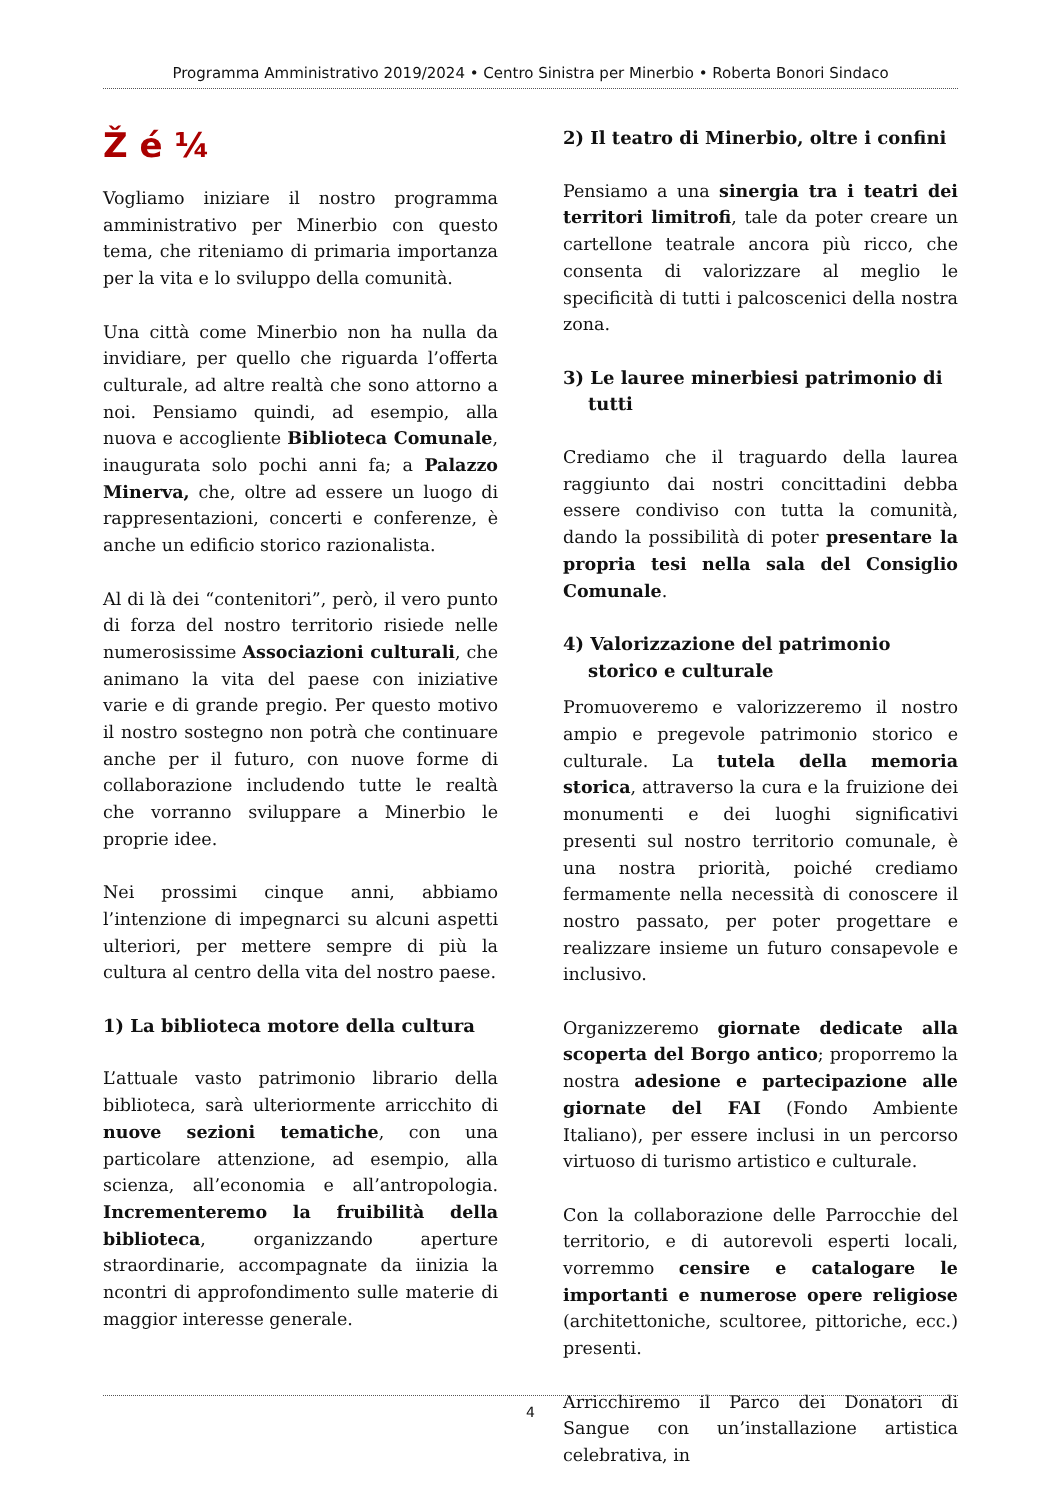Programma Amministrativo 2019/2024 • Centro Sinistra per Minerbio • Roberta Bonori Sindaco
Ž é ¼
Vogliamo iniziare il nostro programma amministrativo per Minerbio con questo tema, che riteniamo di primaria importanza per la vita e lo sviluppo della comunità.
Una città come Minerbio non ha nulla da invidiare, per quello che riguarda l’offerta culturale, ad altre realtà che sono attorno a noi. Pensiamo quindi, ad esempio, alla nuova e accogliente Biblioteca Comunale, inaugurata solo pochi anni fa; a Palazzo Minerva, che, oltre ad essere un luogo di rappresentazioni, concerti e conferenze, è anche un edificio storico razionalista.
Al di là dei “contenitori”, però, il vero punto di forza del nostro territorio risiede nelle numerosissime Associazioni culturali, che animano la vita del paese con iniziative varie e di grande pregio. Per questo motivo il nostro sostegno non potrà che continuare anche per il futuro, con nuove forme di collaborazione includendo tutte le realtà che vorranno sviluppare a Minerbio le proprie idee.
Nei prossimi cinque anni, abbiamo l’intenzione di impegnarci su alcuni aspetti ulteriori, per mettere sempre di più la cultura al centro della vita del nostro paese.
1) La biblioteca motore della cultura
L’attuale vasto patrimonio librario della biblioteca, sarà ulteriormente arricchito di nuove sezioni tematiche, con una particolare attenzione, ad esempio, alla scienza, all’economia e all’antropologia. Incrementeremo la fruibilità della biblioteca, organizzando aperture straordinarie, accompagnate da iinizia la ncontri di approfondimento sulle materie di maggior interesse generale.
2) Il teatro di Minerbio, oltre i confini
Pensiamo a una sinergia tra i teatri dei territori limitrofi, tale da poter creare un cartellone teatrale ancora più ricco, che consenta di valorizzare al meglio le specificità di tutti i palcoscenici della nostra zona.
3) Le lauree minerbiesi patrimonio di tutti
Crediamo che il traguardo della laurea raggiunto dai nostri concittadini debba essere condiviso con tutta la comunità, dando la possibilità di poter presentare la propria tesi nella sala del Consiglio Comunale.
4) Valorizzazione del patrimonio storico e culturale
Promuoveremo e valorizzeremo il nostro ampio e pregevole patrimonio storico e culturale. La tutela della memoria storica, attraverso la cura e la fruizione dei monumenti e dei luoghi significativi presenti sul nostro territorio comunale, è una nostra priorità, poiché crediamo fermamente nella necessità di conoscere il nostro passato, per poter progettare e realizzare insieme un futuro consapevole e inclusivo.
Organizzeremo giornate dedicate alla scoperta del Borgo antico; proporremo la nostra adesione e partecipazione alle giornate del FAI (Fondo Ambiente Italiano), per essere inclusi in un percorso virtuoso di turismo artistico e culturale.
Con la collaborazione delle Parrocchie del territorio, e di autorevoli esperti locali, vorremmo censire e catalogare le importanti e numerose opere religiose (architettoniche, scultoree, pittoriche, ecc.) presenti.
Arricchiremo il Parco dei Donatori di Sangue con un’installazione artistica celebrativa, in
4